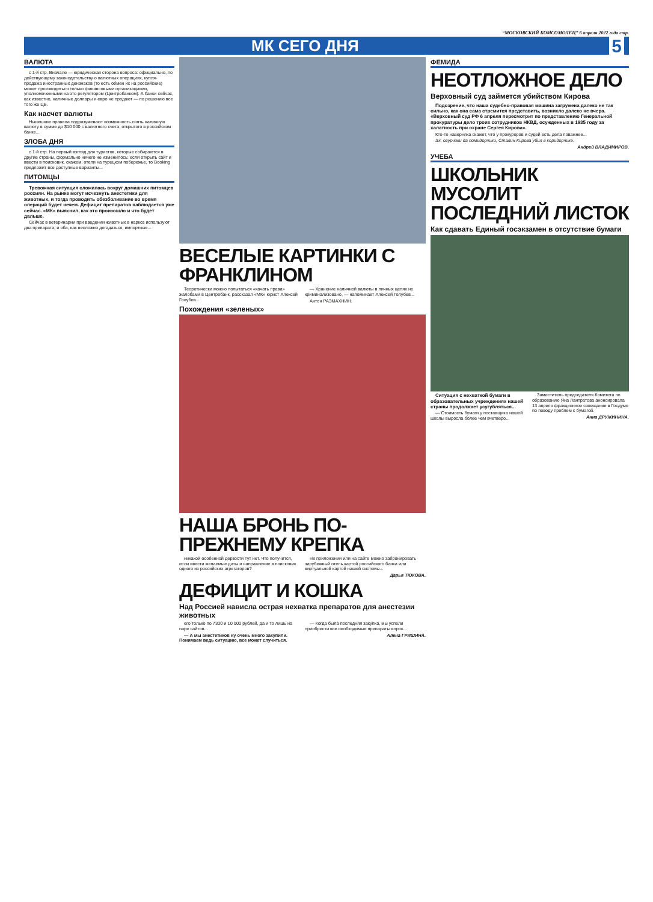“МОСКОВСКИЙ КОМСОМОЛЕЦ” 6 апреля 2022 года стр.
МК СЕГО ДНЯ 5
ВАЛЮТА
с 1-й стр. Вначале — юридическая сторона вопроса: официально, по действующему законодательству о валютных операциях, купля-продажа иностранных дензнаков (то есть обмен их на российские) может производиться только финансовыми организациями, уполномоченными на это регулятором (Центробанком). А банки сейчас, как известно, наличные доллары и евро не продают — по решению все того же ЦБ.
Как насчет валюты
Нынешние правила подразумевают возможность снять наличную валюту в сумме до $10 000 с валютного счета, открытого в российском банке...
ЗЛОБА ДНЯ
с 1-й стр. На первый взгляд для туристов, которые собираются в другие страны, формально ничего не изменилось: если открыть сайт и ввести в поисковик, скажем, отели на турецком побережье, то Booking предложит все доступные варианты...
ПИТОМЦЫ
Тревожная ситуация сложилась вокруг домашних питомцев россиян. На рынке могут исчезнуть анестетики для животных, и тогда проводить обезболивание во время операций будет нечем. Дефицит препаратов наблюдается уже сейчас. «МК» выяснил, как это произошло и что будет дальше.
Сейчас в ветеринарии при введении животных в наркоз используют два препарата, и оба, как несложно догадаться, импортные...
ВЕСЕЛЫЕ КАРТИНКИ С ФРАНКЛИНОМ
Теоретически можно попытаться «качать права» жалобами в Центробанк, рассказал «МК» юрист Алексей Голубев...
Похождения «зеленых»
— Хранение наличной валюты в личных целях не криминализовано, — напоминает Алексей Голубев...
Антон РАЗМАХНИН.
НАША БРОНЬ ПО-ПРЕЖНЕМУ КРЕПКА
никакой особенной дерзости тут нет. Что получится, если ввести желаемые даты и направление в поисковик одного из российских агрегаторов?
«В приложении или на сайте можно забронировать зарубежный отель картой российского банка или виртуальной картой нашей системы...
Дарья ТЮКОВА.
ДЕФИЦИТ И КОШКА
Над Россией нависла острая нехватка препаратов для анестезии животных
его только по 7300 и 10 000 рублей, да и то лишь на паре сайтов...
— А мы анестетиков ну очень много закупили. Понимаем ведь ситуацию, все может случиться.
— Когда была последняя закупка, мы успели приобрести все необходимые препараты впрок...
Алена ГРИШИНА.
ФЕМИДА
НЕОТЛОЖНОЕ ДЕЛО
Верховный суд займется убийством Кирова
Подозрение, что наша судебно-правовая машина загружена далеко не так сильно, как она сама стремится представить, возникло далеко не вчера. «Верховный суд РФ 6 апреля пересмотрит по представлению Генеральной прокуратуры дело троих сотрудников НКВД, осужденных в 1935 году за халатность при охране Сергея Кирова».
Кто-то навернякa скажет, что у прокуроров и судей есть дела поважнее...
Эх, огурчики да помидорчики, Сталин Кирова убил в коридорчике.
Андрей ВЛАДИМИРОВ.
УЧЕБА
ШКОЛЬНИК МУСОЛИТ ПОСЛЕДНИЙ ЛИСТОК
Как сдавать Единый госэкзамен в отсутствие бумаги
Ситуация с нехваткой бумаги в образовательных учреждениях нашей страны продолжает усугубляться...
— Стоимость бумаги у поставщика нашей школы выросла более чем вчетверо...
Заместитель председателя Комитета по образованию Яна Лантратова анонсировала 13 апреля фракционное совещание в Госдуме по поводу проблем с бумагой.
Анна ДРУЖИНИНА.